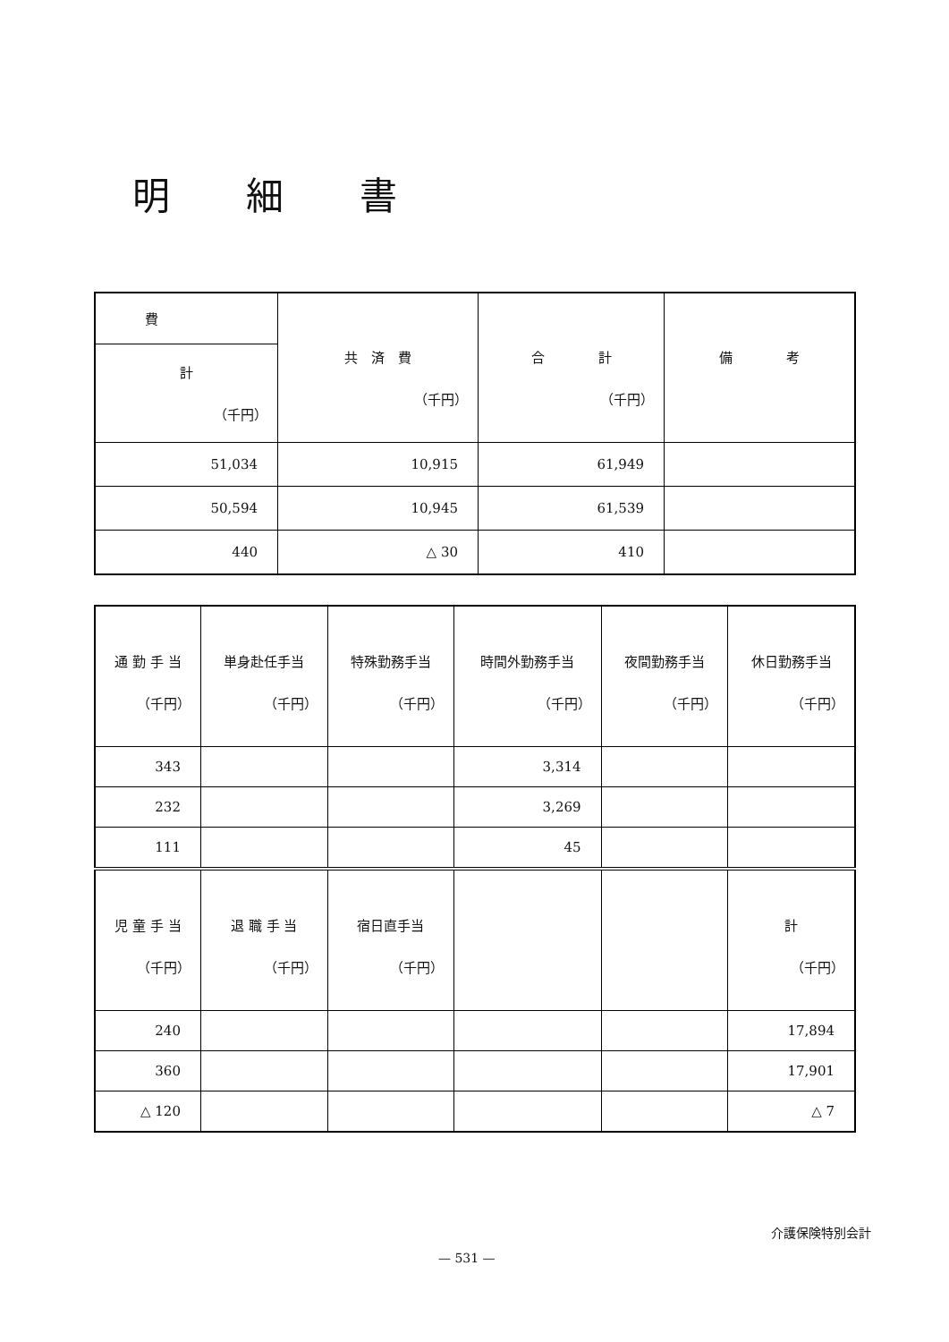明細書
| 費 | 共 済 費 （千円） | 合 計 （千円） | 備 考 |
| --- | --- | --- | --- |
| 計 （千円） | | | |
| 51,034 | 10,915 | 61,949 | |
| 50,594 | 10,945 | 61,539 | |
| 440 | △ 30 | 410 | |
| 通 勤 手 当 （千円） | 単身赴任手当 （千円） | 特殊勤務手当 （千円） | 時間外勤務手当 （千円） | 夜間勤務手当 （千円） | 休日勤務手当 （千円） |
| --- | --- | --- | --- | --- | --- |
| 343 | | | 3,314 | | |
| 232 | | | 3,269 | | |
| 111 | | | 45 | | |
| 児 童 手 当 （千円） | 退 職 手 当 （千円） | 宿日直手当 （千円） | | | 計 （千円） |
| 240 | | | | | 17,894 |
| 360 | | | | | 17,901 |
| △ 120 | | | | | △ 7 |
介護保険特別会計
— 531 —